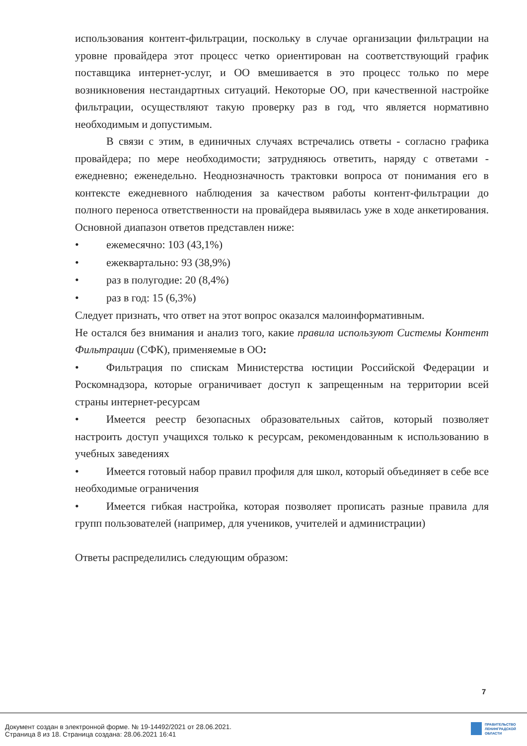использования контент-фильтрации, поскольку в случае организации фильтрации на уровне провайдера этот процесс четко ориентирован на соответствующий график поставщика интернет-услуг, и ОО вмешивается в это процесс только по мере возникновения нестандартных ситуаций. Некоторые ОО, при качественной настройке фильтрации, осуществляют такую проверку раз в год, что является нормативно необходимым и допустимым.
В связи с этим, в единичных случаях встречались ответы - согласно графика провайдера; по мере необходимости; затрудняюсь ответить, наряду с ответами - ежедневно; еженедельно. Неоднозначность трактовки вопроса от понимания его в контексте ежедневного наблюдения за качеством работы контент-фильтрации до полного переноса ответственности на провайдера выявилась уже в ходе анкетирования. Основной диапазон ответов представлен ниже:
• ежемесячно: 103 (43,1%)
• ежеквартально: 93 (38,9%)
• раз в полугодие: 20 (8,4%)
• раз в год: 15 (6,3%)
Следует признать, что ответ на этот вопрос оказался малоинформативным.
Не остался без внимания и анализ того, какие правила используют Системы Контент Фильтрации (СФК), применяемые в ОО:
•   Фильтрация по спискам Министерства юстиции Российской Федерации и Роскомнадзора, которые ограничивает доступ к запрещенным на территории всей страны интернет-ресурсам
•   Имеется реестр безопасных образовательных сайтов, который позволяет настроить доступ учащихся только к ресурсам, рекомендованным к использованию в учебных заведениях
•   Имеется готовый набор правил профиля для школ, который объединяет в себе все необходимые ограничения
•   Имеется гибкая настройка, которая позволяет прописать разные правила для групп пользователей (например, для учеников, учителей и администрации)
Ответы распределились следующим образом:
7
Документ создан в электронной форме. № 19-14492/2021 от 28.06.2021.
Страница 8 из 18. Страница создана: 28.06.2021 16:41
ПРАВИТЕЛЬСТВО
ЛЕНИНГРАДСКОЙ
ОБЛАСТИ